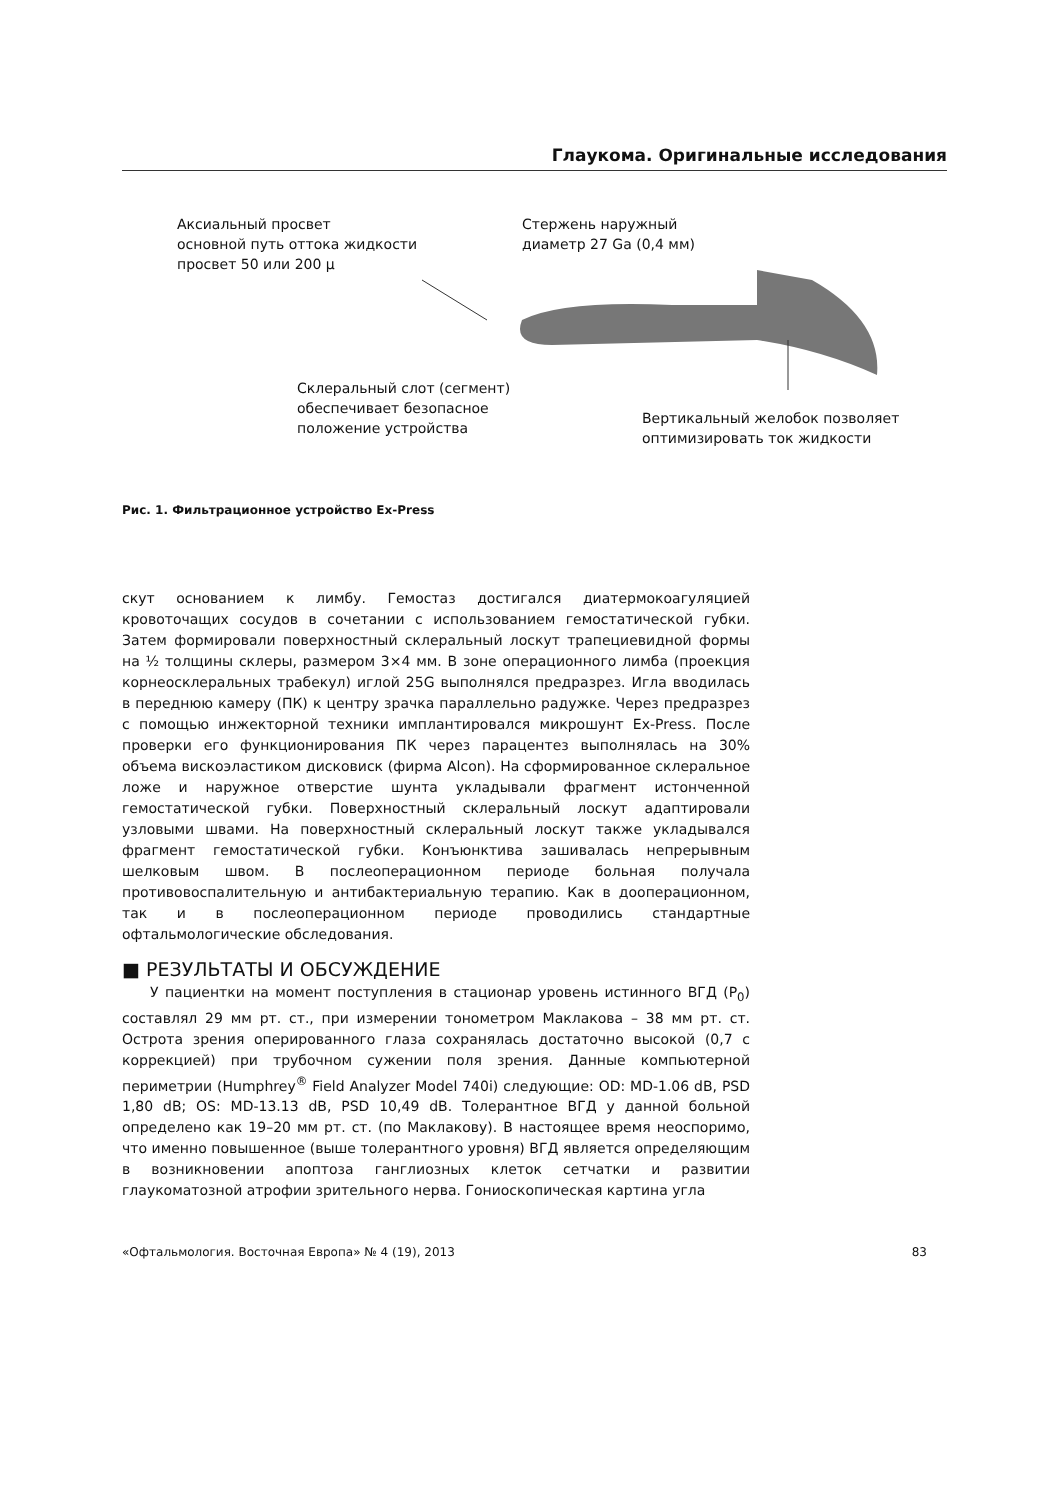Глаукома. Оригинальные исследования
Аксиальный просвет
основной путь оттока жидкости
просвет 50 или 200 µ
Стержень наружный
диаметр 27 Ga (0,4 мм)
Склеральный слот (сегмент)
обеспечивает безопасное
положение устройства
Вертикальный желобок позволяет
оптимизировать ток жидкости
Рис. 1. Фильтрационное устройство Ex-Press
скут основанием к лимбу. Гемостаз достигался диатермокоагуляцией кровоточащих сосудов в сочетании с использованием гемостатической губки. Затем формировали поверхностный склеральный лоскут трапециевидной формы на ½ толщины склеры, размером 3×4 мм. В зоне операционного лимба (проекция корнеосклеральных трабекул) иглой 25G выполнялся предразрез. Игла вводилась в переднюю камеру (ПК) к центру зрачка параллельно радужке. Через предразрез с помощью инжекторной техники имплантировался микрошунт Ex-Press. После проверки его функционирования ПК через парацентез выполнялась на 30% объема вискоэластиком дисковиск (фирма Alcon). На сформированное склеральное ложе и наружное отверстие шунта укладывали фрагмент истонченной гемостатической губки. Поверхностный склеральный лоскут адаптировали узловыми швами. На поверхностный склеральный лоскут также укладывался фрагмент гемостатической губки. Конъюнктива зашивалась непрерывным шелковым швом. В послеоперационном периоде больная получала противовоспалительную и антибактериальную терапию. Как в дооперационном, так и в послеоперационном периоде проводились стандартные офтальмологические обследования.
■ РЕЗУЛЬТАТЫ И ОБСУЖДЕНИЕ
У пациентки на момент поступления в стационар уровень истинного ВГД (P<sub>0</sub>) составлял 29 мм рт. ст., при измерении тонометром Маклакова – 38 мм рт. ст. Острота зрения оперированного глаза сохранялась достаточно высокой (0,7 с коррекцией) при трубочном сужении поля зрения. Данные компьютерной периметрии (Humphrey<sup>®</sup> Field Analyzer Model 740i) следующие: OD: MD-1.06 dB, PSD 1,80 dB; OS: MD-13.13 dB, PSD 10,49 dB. Толерантное ВГД у данной больной определено как 19–20 мм рт. ст. (по Маклакову). В настоящее время неоспоримо, что именно повышенное (выше толерантного уровня) ВГД является определяющим в возникновении апоптоза ганглиозных клеток сетчатки и развитии глаукоматозной атрофии зрительного нерва. Гониоскопическая картина угла
«Офтальмология. Восточная Европа» № 4 (19), 2013 83